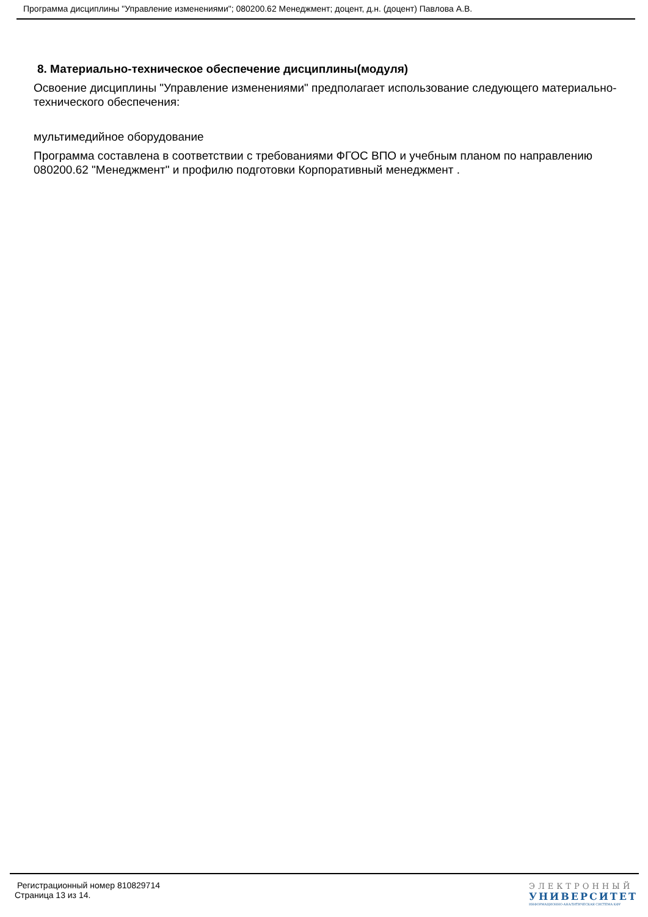Программа дисциплины "Управление изменениями"; 080200.62 Менеджмент; доцент, д.н. (доцент) Павлова А.В.
8. Материально-техническое обеспечение дисциплины(модуля)
Освоение дисциплины "Управление изменениями" предполагает использование следующего материально-технического обеспечения:
мультимедийное оборудование
Программа составлена в соответствии с требованиями ФГОС ВПО и учебным планом по направлению 080200.62 "Менеджмент" и профилю подготовки Корпоративный менеджмент .
Регистрационный номер 810829714
Страница 13 из 14.
ЭЛЕКТРОННЫЙ
УНИВЕРСИТЕТ
ИНФОРМАЦИОННО-АНАЛИТИЧЕСКАЯ СИСТЕМА КФУ